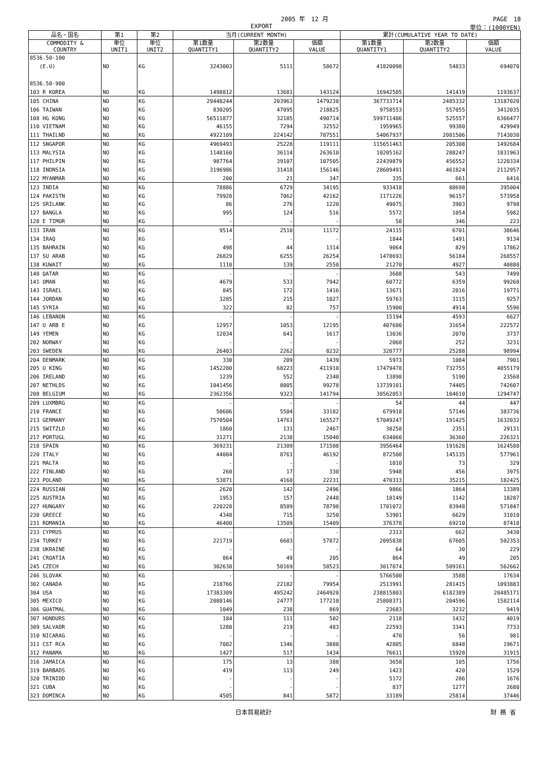2005 年　12 月 PAGE　18
EXPORT 単位：(1000YEN)
| 品名・国名 | 第1 | 第2 | 当月(CURRENT MONTH) | | | 累計(CUMULATIVE YEAR TO DATE) | | |
| --- | --- | --- | --- | --- | --- | --- | --- | --- |
| COMMODITY & COUNTRY | 単位 UNIT1 | 単位 UNIT2 | 第1数量 QUANTITY1 | 第2数量 QUANTITY2 | 価額 VALUE | 第1数量 QUANTITY1 | 第2数量 QUANTITY2 | 価額 VALUE |
| 8536.50-100 | | | | | | | | |
| (E.U) | NO | KG | 3243003 | 5111 | 58672 | 41820098 | 54833 | 694070 |
| 8536.50-900 | | | | | | | | |
| 103 R KOREA | NO | KG | 1498812 | 13681 | 143124 | 16942505 | 141419 | 1193637 |
| 105 CHINA | NO | KG | 29448244 | 203963 | 1479238 | 367733714 | 2485332 | 13187020 |
| 106 TAIWAN | NO | KG | 830205 | 47095 | 218825 | 9758553 | 557055 | 3412035 |
| 108 HG KONG | NO | KG | 56511877 | 32185 | 490714 | 599711486 | 525557 | 6366477 |
| 110 VIETNAM | NO | KG | 46155 | 7294 | 32552 | 1959965 | 99380 | 429949 |
| 111 THAILND | NO | KG | 4922109 | 224142 | 787551 | 54067937 | 2081506 | 7143030 |
| 112 SNGAPOR | NO | KG | 4969493 | 25228 | 119111 | 115651463 | 205308 | 1492684 |
| 113 MALYSIA | NO | KG | 1148160 | 36114 | 263610 | 10205162 | 288247 | 1831963 |
| 117 PHILPIN | NO | KG | 987764 | 39107 | 107505 | 22439879 | 456552 | 1220334 |
| 118 INDNSIA | NO | KG | 3196986 | 31418 | 156146 | 28609491 | 461824 | 2112957 |
| 122 MYANMAR | NO | KG | 200 | 21 | 347 | 335 | 661 | 6416 |
| 123 INDIA | NO | KG | 78886 | 6729 | 34195 | 933418 | 88698 | 395004 |
| 124 PAKISTN | NO | KG | 79928 | 7062 | 42162 | 1171226 | 96157 | 573958 |
| 125 SRILANK | NO | KG | 86 | 276 | 1220 | 49075 | 3903 | 9798 |
| 127 BANGLA | NO | KG | 995 | 124 | 516 | 5572 | 1054 | 5982 |
| 128 E TIMOR | NO | KG | - | - | - | 50 | 346 | 223 |
| 133 IRAN | NO | KG | 9514 | 2510 | 11172 | 24115 | 6701 | 38646 |
| 134 IRAQ | NO | KG | - | - | - | 1844 | 1491 | 9134 |
| 135 BAHRAIN | NO | KG | 498 | 44 | 1314 | 9064 | 829 | 17862 |
| 137 SU ARAB | NO | KG | 26829 | 6255 | 26254 | 1478693 | 56184 | 268557 |
| 138 KUWAIT | NO | KG | 1110 | 139 | 2550 | 21270 | 4927 | 40880 |
| 140 QATAR | NO | KG | - | - | - | 3608 | 543 | 7499 |
| 141 OMAN | NO | KG | 4679 | 533 | 7942 | 60772 | 6359 | 99268 |
| 143 ISRAEL | NO | KG | 845 | 172 | 1416 | 13671 | 2016 | 19771 |
| 144 JORDAN | NO | KG | 3285 | 215 | 1027 | 59763 | 3115 | 9257 |
| 145 SYRIA | NO | KG | 322 | 82 | 757 | 15900 | 4914 | 5596 |
| 146 LEBANON | NO | KG | - | - | - | 15194 | 4593 | 6627 |
| 147 U ARB E | NO | KG | 12957 | 1053 | 12195 | 407600 | 31654 | 222572 |
| 149 YEMEN | NO | KG | 12034 | 641 | 1617 | 13036 | 2070 | 3737 |
| 202 NORWAY | NO | KG | - | - | - | 2068 | 252 | 3231 |
| 203 SWEDEN | NO | KG | 26403 | 2262 | 8232 | 320777 | 25288 | 98994 |
| 204 DENMARK | NO | KG | 330 | 209 | 1439 | 5973 | 1084 | 7901 |
| 205 U KING | NO | KG | 1452280 | 68223 | 411910 | 17479478 | 732755 | 4055179 |
| 206 IRELAND | NO | KG | 1239 | 552 | 2340 | 13898 | 5190 | 23568 |
| 207 NETHLDS | NO | KG | 1041456 | 8005 | 99278 | 13739101 | 74405 | 742607 |
| 208 BELGIUM | NO | KG | 2362356 | 9323 | 141794 | 30562053 | 104610 | 1294747 |
| 209 LUXMBRG | NO | KG | - | - | - | 54 | 44 | 447 |
| 210 FRANCE | NO | KG | 50606 | 5504 | 33182 | 679918 | 57146 | 383736 |
| 213 GERMANY | NO | KG | 7570504 | 14761 | 165527 | 57049247 | 191425 | 1632032 |
| 215 SWITZLD | NO | KG | 1860 | 131 | 2467 | 38258 | 2351 | 29131 |
| 217 PORTUGL | NO | KG | 31271 | 2138 | 15040 | 634060 | 36360 | 226321 |
| 218 SPAIN | NO | KG | 369231 | 21309 | 171508 | 3956464 | 191628 | 1624580 |
| 220 ITALY | NO | KG | 44084 | 8761 | 46192 | 872508 | 145135 | 577961 |
| 221 MALTA | NO | KG | - | - | - | 1010 | 73 | 329 |
| 222 FINLAND | NO | KG | 260 | 17 | 330 | 5948 | 456 | 3975 |
| 223 POLAND | NO | KG | 53871 | 4160 | 22231 | 470313 | 35215 | 182425 |
| 224 RUSSIAN | NO | KG | 2620 | 142 | 2496 | 9866 | 1864 | 13389 |
| 225 AUSTRIA | NO | KG | 1953 | 157 | 2448 | 18149 | 1142 | 18287 |
| 227 HUNGARY | NO | KG | 220228 | 8509 | 78798 | 1701072 | 83948 | 571847 |
| 230 GREECE | NO | KG | 4348 | 715 | 3250 | 53901 | 6629 | 31010 |
| 231 ROMANIA | NO | KG | 46400 | 13509 | 15409 | 376378 | 69210 | 87418 |
| 233 CYPRUS | NO | KG | - | - | - | 2313 | 662 | 3430 |
| 234 TURKEY | NO | KG | 221719 | 6603 | 57872 | 2095838 | 67605 | 502353 |
| 238 UKRAINE | NO | KG | - | - | - | 64 | 30 | 229 |
| 241 CROATIA | NO | KG | 864 | 49 | 205 | 864 | 49 | 205 |
| 245 CZECH | NO | KG | 302638 | 50169 | 58523 | 3017074 | 509161 | 562662 |
| 246 SLOVAK | NO | KG | - | - | - | 5766500 | 3588 | 17634 |
| 302 CANADA | NO | KG | 218766 | 22182 | 79954 | 2513991 | 281415 | 1093883 |
| 304 USA | NO | KG | 17383309 | 495242 | 2464920 | 238815803 | 6182389 | 28485171 |
| 305 MEXICO | NO | KG | 2088146 | 24777 | 177210 | 25808371 | 204596 | 1582114 |
| 306 GUATMAL | NO | KG | 1049 | 238 | 869 | 23683 | 3232 | 9419 |
| 307 HONDURS | NO | KG | 184 | 111 | 502 | 2118 | 1432 | 4019 |
| 309 SALVADR | NO | KG | 1280 | 219 | 483 | 22593 | 3341 | 7733 |
| 310 NICARAG | NO | KG | - | - | - | 470 | 56 | 981 |
| 311 CST RCA | NO | KG | 7082 | 1346 | 3888 | 42805 | 6848 | 19671 |
| 312 PANAMA | NO | KG | 1427 | 517 | 1434 | 76611 | 15928 | 31915 |
| 316 JAMAICA | NO | KG | 175 | 13 | 388 | 3658 | 105 | 1756 |
| 319 BARBADS | NO | KG | 419 | 113 | 249 | 1423 | 420 | 1529 |
| 320 TRINIDD | NO | KG | - | - | - | 5172 | 286 | 1676 |
| 321 CUBA | NO | KG | - | - | - | 837 | 1277 | 2680 |
| 323 DOMINCA | NO | KG | 4505 | 841 | 5872 | 33189 | 25814 | 37446 |
日本貿易統計 財 務 省